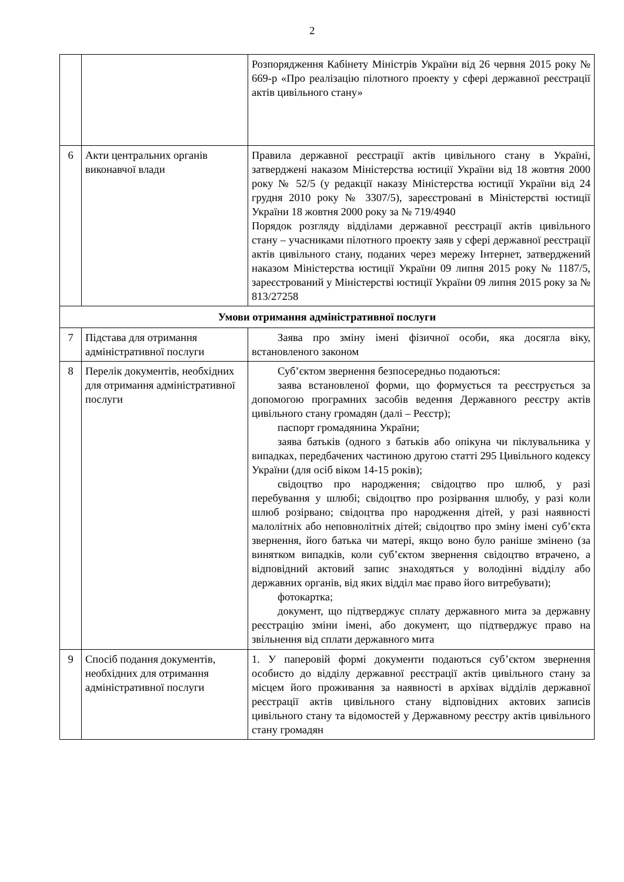2
| | | Розпорядження Кабінету Міністрів України від 26 червня 2015 року № 669-р «Про реалізацію пілотного проекту у сфері державної реєстрації актів цивільного стану» |
| 6 | Акти центральних органів виконавчої влади | Правила державної реєстрації актів цивільного стану в Україні, затверджені наказом Міністерства юстиції України від 18 жовтня 2000 року № 52/5 (у редакції наказу Міністерства юстиції України від 24 грудня 2010 року № 3307/5), зареєстровані в Міністерстві юстиції України 18 жовтня 2000 року за № 719/4940 Порядок розгляду відділами державної реєстрації актів цивільного стану – учасниками пілотного проекту заяв у сфері державної реєстрації актів цивільного стану, поданих через мережу Інтернет, затверджений наказом Міністерства юстиції України 09 липня 2015 року № 1187/5, зареєстрований у Міністерстві юстиції України 09 липня 2015 року за № 813/27258 |
| Умови отримання адміністративної послуги | | |
| 7 | Підстава для отримання адміністративної послуги | Заява про зміну імені фізичної особи, яка досягла віку, встановленого законом |
| 8 | Перелік документів, необхідних для отримання адміністративної послуги | Суб’єктом звернення безпосередньо подаються: заява встановленої форми, що формується та реєструється за допомогою програмних засобів ведення Державного реєстру актів цивільного стану громадян (далі – Реєстр); паспорт громадянина України; заява батьків (одного з батьків або опікуна чи піклувальника у випадках, передбачених частиною другою статті 295 Цивільного кодексу України (для осіб віком 14-15 років); свідоцтво про народження; свідоцтво про шлюб, у разі перебування у шлюбі; свідоцтво про розірвання шлюбу, у разі коли шлюб розірвано; свідоцтва про народження дітей, у разі наявності малолітніх або неповнолітніх дітей; свідоцтво про зміну імені суб’єкта звернення, його батька чи матері, якщо воно було раніше змінено (за винятком випадків, коли суб’єктом звернення свідоцтво втрачено, а відповідний актовий запис знаходяться у володінні відділу або державних органів, від яких відділ має право його витребувати); фотокартка; документ, що підтверджує сплату державного мита за державну реєстрацію зміни імені, або документ, що підтверджує право на звільнення від сплати державного мита |
| 9 | Спосіб подання документів, необхідних для отримання адміністративної послуги | 1. У паперовій формі документи подаються суб’єктом звернення особисто до відділу державної реєстрації актів цивільного стану за місцем його проживання за наявності в архівах відділів державної реєстрації актів цивільного стану відповідних актових записів цивільного стану та відомостей у Державному реєстру актів цивільного стану громадян |